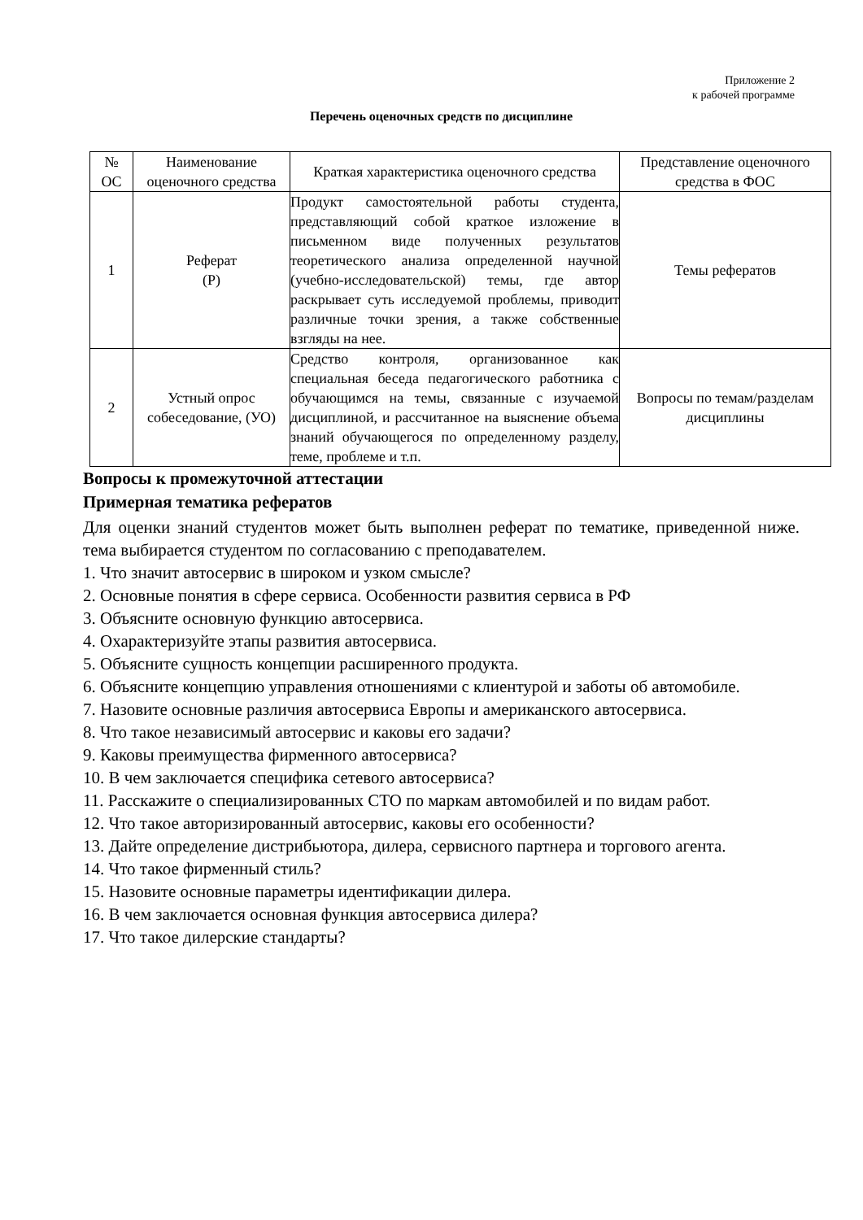Приложение 2
к рабочей программе
Перечень оценочных средств по дисциплине
| № ОС | Наименование оценочного средства | Краткая характеристика оценочного средства | Представление оценочного средства в ФОС |
| --- | --- | --- | --- |
| 1 | Реферат (Р) | Продукт самостоятельной работы студента, представляющий собой краткое изложение в письменном виде полученных результатов теоретического анализа определенной научной (учебно-исследовательской) темы, где автор раскрывает суть исследуемой проблемы, приводит различные точки зрения, а также собственные взгляды на нее. | Темы рефератов |
| 2 | Устный опрос собеседование, (УО) | Средство контроля, организованное как специальная беседа педагогического работника с обучающимся на темы, связанные с изучаемой дисциплиной, и рассчитанное на выяснение объема знаний обучающегося по определенному разделу, теме, проблеме и т.п. | Вопросы по темам/разделам дисциплины |
Вопросы к промежуточной аттестации
Примерная тематика рефератов
Для оценки знаний студентов может быть выполнен реферат по тематике, приведенной ниже. тема выбирается студентом по согласованию с преподавателем.
1. Что значит автосервис в широком и узком смысле?
2. Основные понятия в сфере сервиса. Особенности развития сервиса в РФ
3. Объясните основную функцию автосервиса.
4. Охарактеризуйте этапы развития автосервиса.
5. Объясните сущность концепции расширенного продукта.
6. Объясните концепцию управления отношениями с клиентурой и заботы об автомобиле.
7. Назовите основные различия автосервиса Европы и американского автосервиса.
8. Что такое независимый автосервис и каковы его задачи?
9. Каковы преимущества фирменного автосервиса?
10. В чем заключается специфика сетевого автосервиса?
11. Расскажите о специализированных СТО по маркам автомобилей и по видам работ.
12. Что такое авторизированный автосервис, каковы его особенности?
13. Дайте определение дистрибьютора, дилера, сервисного партнера и торгового агента.
14. Что такое фирменный стиль?
15. Назовите основные параметры идентификации дилера.
16. В чем заключается основная функция автосервиса дилера?
17. Что такое дилерские стандарты?